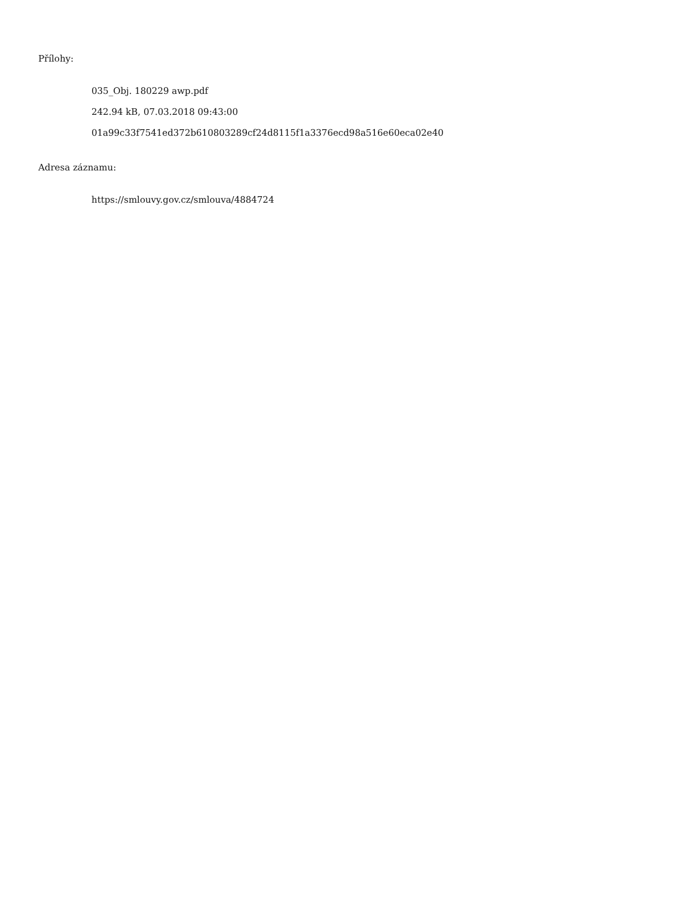Přílohy:
035_Obj. 180229 awp.pdf
242.94 kB, 07.03.2018 09:43:00
01a99c33f7541ed372b610803289cf24d8115f1a3376ecd98a516e60eca02e40
Adresa záznamu:
https://smlouvy.gov.cz/smlouva/4884724